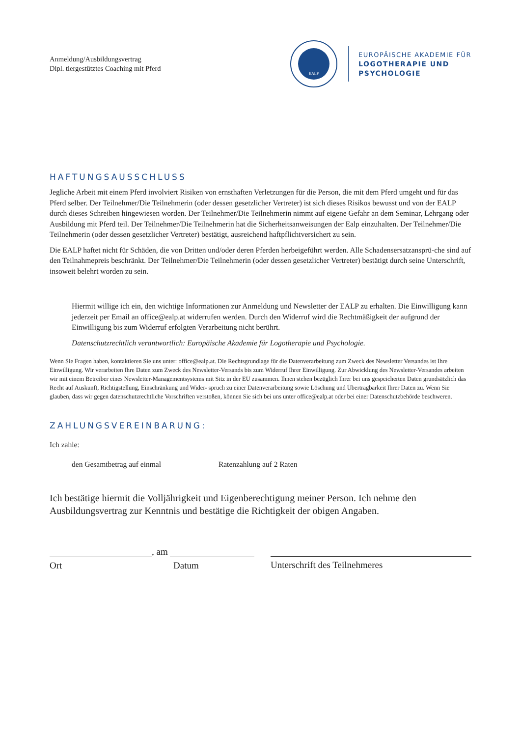Anmeldung/Ausbildungsvertrag
Dipl. tiergestütztes Coaching mit Pferd
EALP
EUROPÄISCHE AKADEMIE FÜR
LOGOTHERAPIE UND
PSYCHOLOGIE
HAFTUNGSAUSSCHLUSS
Jegliche Arbeit mit einem Pferd involviert Risiken von ernsthaften Verletzungen für die Person, die mit dem Pferd umgeht und für das Pferd selber. Der Teilnehmer/Die Teilnehmerin (oder dessen gesetzlicher Vertreter) ist sich dieses Risikos bewusst und von der EALP durch dieses Schreiben hingewiesen worden. Der Teilnehmer/Die Teilnehmerin nimmt auf eigene Gefahr an dem Seminar, Lehrgang oder Ausbildung mit Pferd teil. Der Teilnehmer/Die Teilnehmerin hat die Sicherheitsanweisungen der Ealp einzuhalten. Der Teilnehmer/Die Teilnehmerin (oder dessen gesetzlicher Vertreter) bestätigt, ausreichend haftpflichtversichert zu sein.
Die EALP haftet nicht für Schäden, die von Dritten und/oder deren Pferden herbeigeführt werden. Alle Schadensersatzansprü-che sind auf den Teilnahmepreis beschränkt. Der Teilnehmer/Die Teilnehmerin (oder dessen gesetzlicher Vertreter) bestätigt durch seine Unterschrift, insoweit belehrt worden zu sein.
Hiermit willige ich ein, den wichtige Informationen zur Anmeldung und Newsletter der EALP zu erhalten. Die Einwilligung kann jederzeit per Email an office@ealp.at widerrufen werden. Durch den Widerruf wird die Rechtmäßigkeit der aufgrund der Einwilligung bis zum Widerruf erfolgten Verarbeitung nicht berührt.
Datenschutzrechtlich verantwortlich: Europäische Akademie für Logotherapie und Psychologie.
Wenn Sie Fragen haben, kontaktieren Sie uns unter: office@ealp.at. Die Rechtsgrundlage für die Datenverarbeitung zum Zweck des Newsletter Versandes ist Ihre Einwilligung. Wir verarbeiten Ihre Daten zum Zweck des Newsletter-Versands bis zum Widerruf Ihrer Einwilligung. Zur Abwicklung des Newsletter-Versandes arbeiten wir mit einem Betreiber eines Newsletter-Managementsystems mit Sitz in der EU zusammen. Ihnen stehen bezüglich Ihrer bei uns gespeicherten Daten grundsätzlich das Recht auf Auskunft, Richtigstellung, Einschränkung und Wider- spruch zu einer Datenverarbeitung sowie Löschung und Übertragbarkeit Ihrer Daten zu. Wenn Sie glauben, dass wir gegen datenschutzrechtliche Vorschriften verstoßen, können Sie sich bei uns unter office@ealp.at oder bei einer Datenschutzbehörde beschweren.
ZAHLUNGSVEREINBARUNG:
Ich zahle:
den Gesamtbetrag auf einmal Ratenzahlung auf 2 Raten
Ich bestätige hiermit die Volljährigkeit und Eigenberechtigung meiner Person. Ich nehme den Ausbildungsvertrag zur Kenntnis und bestätige die Richtigkeit der obigen Angaben.
, am
Ort Datum
Unterschrift des Teilnehmeres